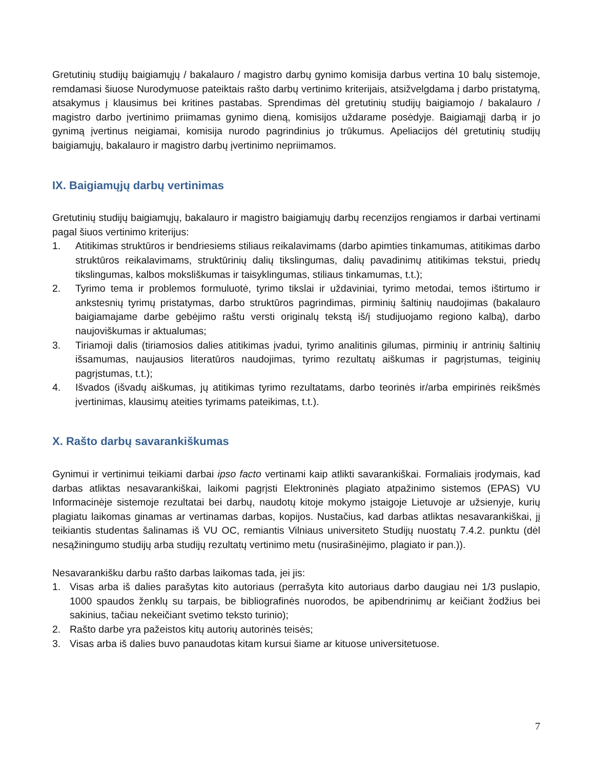Gretutinių studijų baigiamųjų / bakalauro / magistro darbų gynimo komisija darbus vertina 10 balų sistemoje, remdamasi šiuose Nurodymuose pateiktais rašto darbų vertinimo kriterijais, atsižvelgdama į darbo pristatymą, atsakymus į klausimus bei kritines pastabas. Sprendimas dėl gretutinių studijų baigiamojo / bakalauro / magistro darbo įvertinimo priimamas gynimo dieną, komisijos uždarame posėdyje. Baigiamąjį darbą ir jo gynimą įvertinus neigiamai, komisija nurodo pagrindinius jo trūkumus. Apeliacijos dėl gretutinių studijų baigiamųjų, bakalauro ir magistro darbų įvertinimo nepriimamos.
IX. Baigiamųjų darbų vertinimas
Gretutinių studijų baigiamųjų, bakalauro ir magistro baigiamųjų darbų recenzijos rengiamos ir darbai vertinami pagal šiuos vertinimo kriterijus:
1. Atitikimas struktūros ir bendriesiems stiliaus reikalavimams (darbo apimties tinkamumas, atitikimas darbo struktūros reikalavimams, struktūrinių dalių tikslingumas, dalių pavadinimų atitikimas tekstui, priedų tikslingumas, kalbos moksliškumas ir taisyklingumas, stiliaus tinkamumas, t.t.);
2. Tyrimo tema ir problemos formuluotė, tyrimo tikslai ir uždaviniai, tyrimo metodai, temos ištirtumo ir ankstesnių tyrimų pristatymas, darbo struktūros pagrindimas, pirminių šaltinių naudojimas (bakalauro baigiamajame darbe gebėjimo raštu versti originalų tekstą iš/į studijuojamo regiono kalbą), darbo naujoviškumas ir aktualumas;
3. Tiriamoji dalis (tiriamosios dalies atitikimas įvadui, tyrimo analitinis gilumas, pirminių ir antrinių šaltinių išsamumas, naujausios literatūros naudojimas, tyrimo rezultatų aiškumas ir pagrįstumas, teiginių pagrįstumas, t.t.);
4. Išvados (išvadų aiškumas, jų atitikimas tyrimo rezultatams, darbo teorinės ir/arba empirinės reikšmės įvertinimas, klausimų ateities tyrimams pateikimas, t.t.).
X. Rašto darbų savarankiškumas
Gynimui ir vertinimui teikiami darbai ipso facto vertinami kaip atlikti savarankiškai. Formaliais įrodymais, kad darbas atliktas nesavarankiškai, laikomi pagrįsti Elektroninės plagiato atpažinimo sistemos (EPAS) VU Informacinėje sistemoje rezultatai bei darbų, naudotų kitoje mokymo įstaigoje Lietuvoje ar užsienyje, kurių plagiatu laikomas ginamas ar vertinamas darbas, kopijos. Nustačius, kad darbas atliktas nesavarankiškai, jį teikiantis studentas šalinamas iš VU OC, remiantis Vilniaus universiteto Studijų nuostatų 7.4.2. punktu (dėl nesąžiningumo studijų arba studijų rezultatų vertinimo metu (nusirašinėjimo, plagiato ir pan.)).
Nesavarankišku darbu rašto darbas laikomas tada, jei jis:
1. Visas arba iš dalies parašytas kito autoriaus (perrašyta kito autoriaus darbo daugiau nei 1/3 puslapio, 1000 spaudos ženklų su tarpais, be bibliografinės nuorodos, be apibendrinimų ar keičiant žodžius bei sakinius, tačiau nekeičiant svetimo teksto turinio);
2. Rašto darbe yra pažeistos kitų autorių autorinės teisės;
3. Visas arba iš dalies buvo panaudotas kitam kursui šiame ar kituose universitetuose.
7